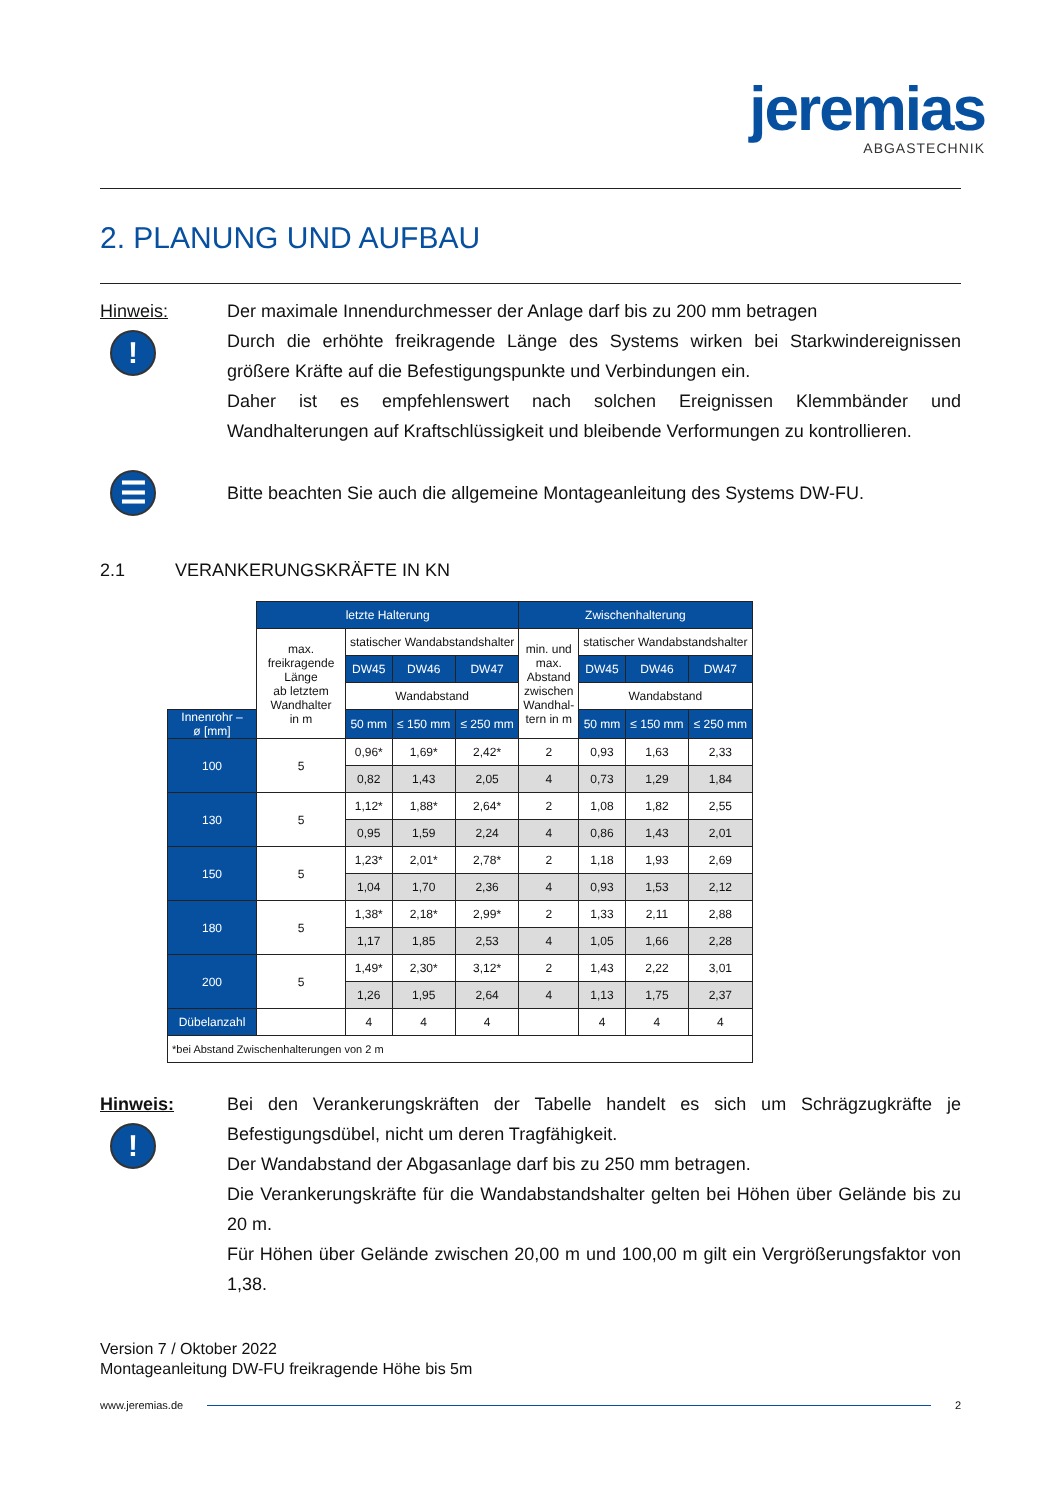jeremias
ABGASTECHNIK
2. PLANUNG UND AUFBAU
Hinweis:
!
Der maximale Innendurchmesser der Anlage darf bis zu 200 mm betragen
Durch die erhöhte freikragende Länge des Systems wirken bei Starkwindereignissen größere Kräfte auf die Befestigungspunkte und Verbindungen ein.
Daher ist es empfehlenswert nach solchen Ereignissen Klemmbänder und Wandhalterungen auf Kraftschlüssigkeit und bleibende Verformungen zu kontrollieren.
☰
Bitte beachten Sie auch die allgemeine Montageanleitung des Systems DW-FU.
2.1 VERANKERUNGSKRÄFTE IN KN
| | letzte Halterung | | | | Zwischenhalterung | | | |
| | max. freikragende Länge ab letztem Wandhalter in m | statischer Wandabstandshalter | | | min. und max. Abstand zwischen Wandhal- tern in m | statischer Wandabstandshalter | | |
| | | DW45 | DW46 | DW47 | | DW45 | DW46 | DW47 |
| | | Wandabstand | | | | Wandabstand | | |
| Innenrohr – ø [mm] | | 50 mm | ≤ 150 mm | ≤ 250 mm | | 50 mm | ≤ 150 mm | ≤ 250 mm |
| 100 | 5 | 0,96* | 1,69* | 2,42* | 2 | 0,93 | 1,63 | 2,33 |
| | | 0,82 | 1,43 | 2,05 | 4 | 0,73 | 1,29 | 1,84 |
| 130 | 5 | 1,12* | 1,88* | 2,64* | 2 | 1,08 | 1,82 | 2,55 |
| | | 0,95 | 1,59 | 2,24 | 4 | 0,86 | 1,43 | 2,01 |
| 150 | 5 | 1,23* | 2,01* | 2,78* | 2 | 1,18 | 1,93 | 2,69 |
| | | 1,04 | 1,70 | 2,36 | 4 | 0,93 | 1,53 | 2,12 |
| 180 | 5 | 1,38* | 2,18* | 2,99* | 2 | 1,33 | 2,11 | 2,88 |
| | | 1,17 | 1,85 | 2,53 | 4 | 1,05 | 1,66 | 2,28 |
| 200 | 5 | 1,49* | 2,30* | 3,12* | 2 | 1,43 | 2,22 | 3,01 |
| | | 1,26 | 1,95 | 2,64 | 4 | 1,13 | 1,75 | 2,37 |
| Dübelanzahl | | 4 | 4 | 4 | | 4 | 4 | 4 |
| *bei Abstand Zwischenhalterungen von 2 m | | | | | | | | |
Hinweis:
!
Bei den Verankerungskräften der Tabelle handelt es sich um Schrägzugkräfte je Befestigungsdübel, nicht um deren Tragfähigkeit.
Der Wandabstand der Abgasanlage darf bis zu 250 mm betragen.
Die Verankerungskräfte für die Wandabstandshalter gelten bei Höhen über Gelände bis zu 20 m.
Für Höhen über Gelände zwischen 20,00 m und 100,00 m gilt ein Vergrößerungsfaktor von 1,38.
Version 7 / Oktober 2022
Montageanleitung DW-FU freikragende Höhe bis 5m
www.jeremias.de 2